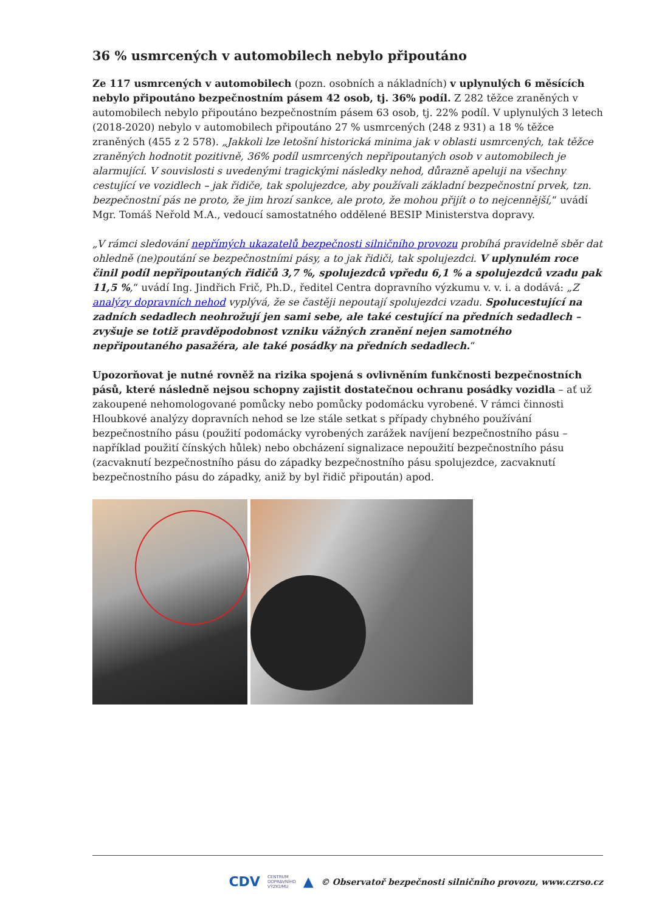36 % usmrcených v automobilech nebylo připoutáno
Ze 117 usmrcených v automobilech (pozn. osobních a nákladních) v uplynulých 6 měsících nebylo připoutáno bezpečnostním pásem 42 osob, tj. 36% podíl. Z 282 těžce zraněných v automobilech nebylo připoutáno bezpečnostním pásem 63 osob, tj. 22% podíl. V uplynulých 3 letech (2018-2020) nebylo v automobilech připoutáno 27 % usmrcených (248 z 931) a 18 % těžce zraněných (455 z 2 578). „Jakkoli lze letošní historická minima jak v oblasti usmrcených, tak těžce zraněných hodnotit pozitivně, 36% podíl usmrcených nepřipoutaných osob v automobilech je alarmující. V souvislosti s uvedenými tragickými následky nehod, důrazně apeluji na všechny cestující ve vozidlech – jak řidiče, tak spolujezdce, aby používali základní bezpečnostní prvek, tzn. bezpečnostní pás ne proto, že jim hrozí sankce, ale proto, že mohou přijít o to nejcennější,“ uvádí Mgr. Tomáš Neřold M.A., vedoucí samostatného oddělené BESIP Ministerstva dopravy.
„V rámci sledování nepřímých ukazatelů bezpečnosti silničního provozu probíhá pravidelně sběr dat ohledně (ne)poutání se bezpečnostními pásy, a to jak řidiči, tak spolujezdci. V uplynulém roce činil podíl nepřipoutaných řidičů 3,7 %, spolujezdců vpředu 6,1 % a spolujezdců vzadu pak 11,5 %,“ uvádí Ing. Jindřich Frič, Ph.D., ředitel Centra dopravního výzkumu v. v. i. a dodává: „Z analýzy dopravních nehod vyplývá, že se častěji nepoutají spolujezdci vzadu. Spolucestující na zadních sedadlech neohrožují jen sami sebe, ale také cestující na předních sedadlech – zvyšuje se totiž pravděpodobnost vzniku vážných zranění nejen samotného nepřipoutaného pasažéra, ale také posádky na předních sedadlech.“
Upozorňovat je nutné rovněž na rizika spojená s ovlivněním funkčnosti bezpečnostních pásů, které následně nejsou schopny zajistit dostatečnou ochranu posádky vozidla – ať už zakoupené nehomologované pomůcky nebo pomůcky podomácku vyrobené. V rámci činnosti Hloubkové analýzy dopravních nehod se lze stále setkat s případy chybného používání bezpečnostního pásu (použití podomácky vyrobených zarážek navíjení bezpečnostního pásu – například použití čínských hůlek) nebo obcházení signalizace nepoužití bezpečnostního pásu (zacvaknutí bezpečnostního pásu do západky bezpečnostního pásu spolujezdce, zacvaknutí bezpečnostního pásu do západky, aniž by byl řidič připoután) apod.
CDV CENTRUM
DOPRAVNÍHO
VÝZKUMU ▲ © Observatoř bezpečnosti silničního provozu, www.czrso.cz